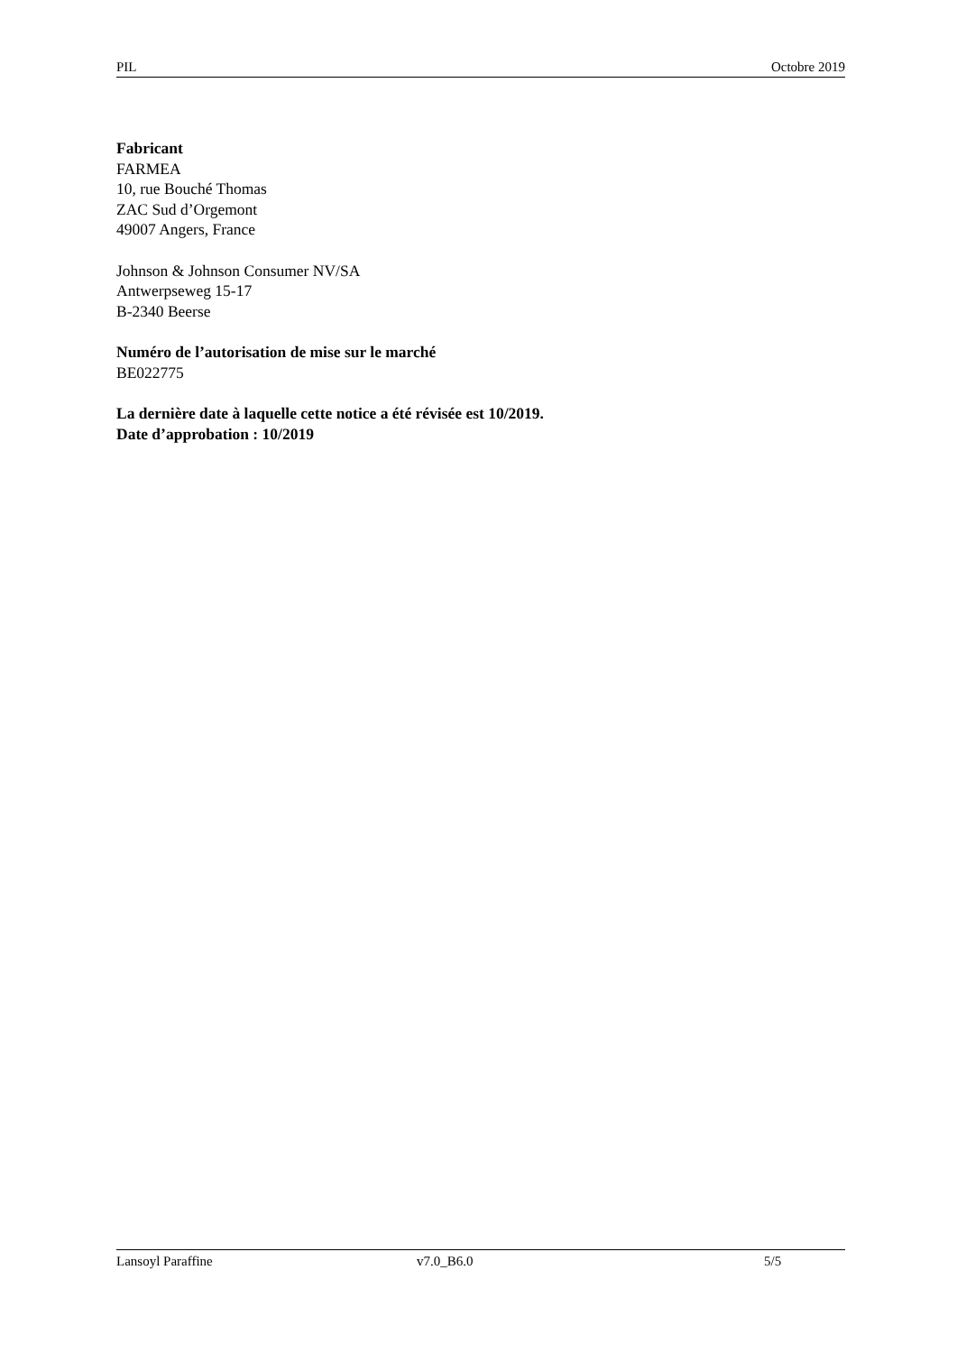PIL Octobre 2019
Fabricant
FARMEA
10, rue Bouché Thomas
ZAC Sud d’Orgemont
49007 Angers, France
Johnson & Johnson Consumer NV/SA
Antwerpseweg 15-17
B-2340 Beerse
Numéro de l’autorisation de mise sur le marché
BE022775
La dernière date à laquelle cette notice a été révisée est 10/2019.
Date d’approbation : 10/2019
Lansoyl Paraffine v7.0_B6.0 5/5